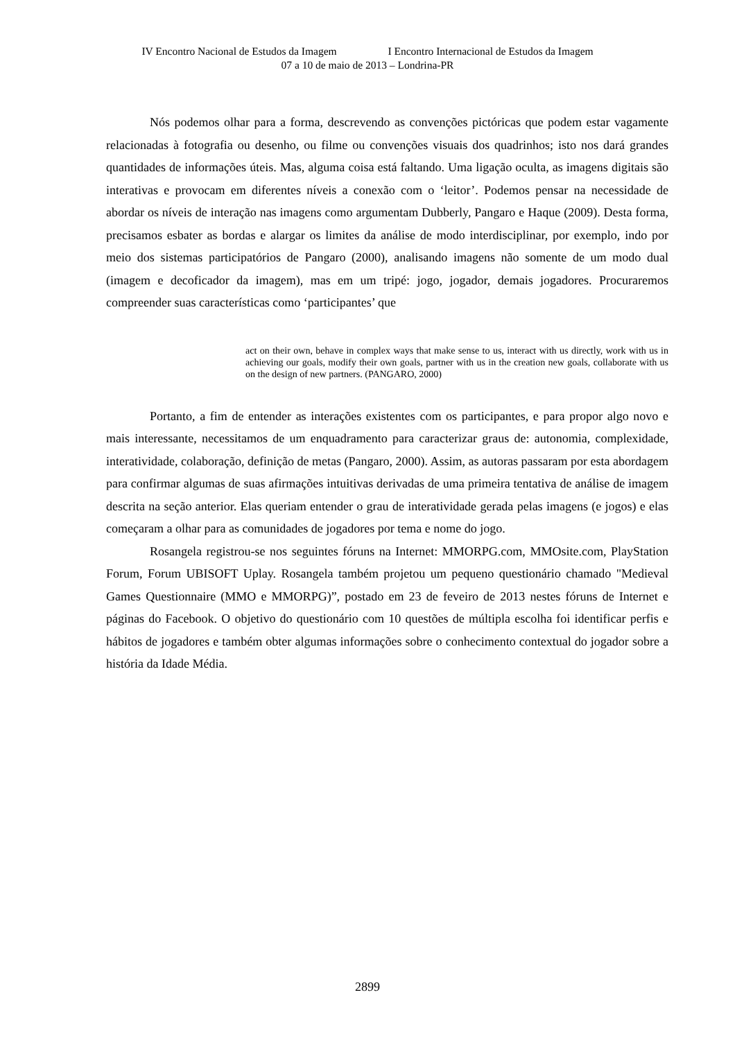IV Encontro Nacional de Estudos da Imagem I Encontro Internacional de Estudos da Imagem
07 a 10 de maio de 2013 – Londrina-PR
Nós podemos olhar para a forma, descrevendo as convenções pictóricas que podem estar vagamente relacionadas à fotografia ou desenho, ou filme ou convenções visuais dos quadrinhos; isto nos dará grandes quantidades de informações úteis. Mas, alguma coisa está faltando. Uma ligação oculta, as imagens digitais são interativas e provocam em diferentes níveis a conexão com o ‘leitor’. Podemos pensar na necessidade de abordar os níveis de interação nas imagens como argumentam Dubberly, Pangaro e Haque (2009). Desta forma, precisamos esbater as bordas e alargar os limites da análise de modo interdisciplinar, por exemplo, indo por meio dos sistemas participatórios de Pangaro (2000), analisando imagens não somente de um modo dual (imagem e decoficador da imagem), mas em um tripé: jogo, jogador, demais jogadores. Procuraremos compreender suas características como ‘participantes’ que
act on their own, behave in complex ways that make sense to us, interact with us directly, work with us in achieving our goals, modify their own goals, partner with us in the creation new goals, collaborate with us on the design of new partners. (PANGARO, 2000)
Portanto, a fim de entender as interações existentes com os participantes, e para propor algo novo e mais interessante, necessitamos de um enquadramento para caracterizar graus de: autonomia, complexidade, interatividade, colaboração, definição de metas (Pangaro, 2000). Assim, as autoras passaram por esta abordagem para confirmar algumas de suas afirmações intuitivas derivadas de uma primeira tentativa de análise de imagem descrita na seção anterior. Elas queriam entender o grau de interatividade gerada pelas imagens (e jogos) e elas começaram a olhar para as comunidades de jogadores por tema e nome do jogo.
Rosangela registrou-se nos seguintes fóruns na Internet: MMORPG.com, MMOsite.com, PlayStation Forum, Forum UBISOFT Uplay. Rosangela também projetou um pequeno questionário chamado "Medieval Games Questionnaire (MMO e MMORPG)”, postado em 23 de feveiro de 2013 nestes fóruns de Internet e páginas do Facebook. O objetivo do questionário com 10 questões de múltipla escolha foi identificar perfis e hábitos de jogadores e também obter algumas informações sobre o conhecimento contextual do jogador sobre a história da Idade Média.
2899